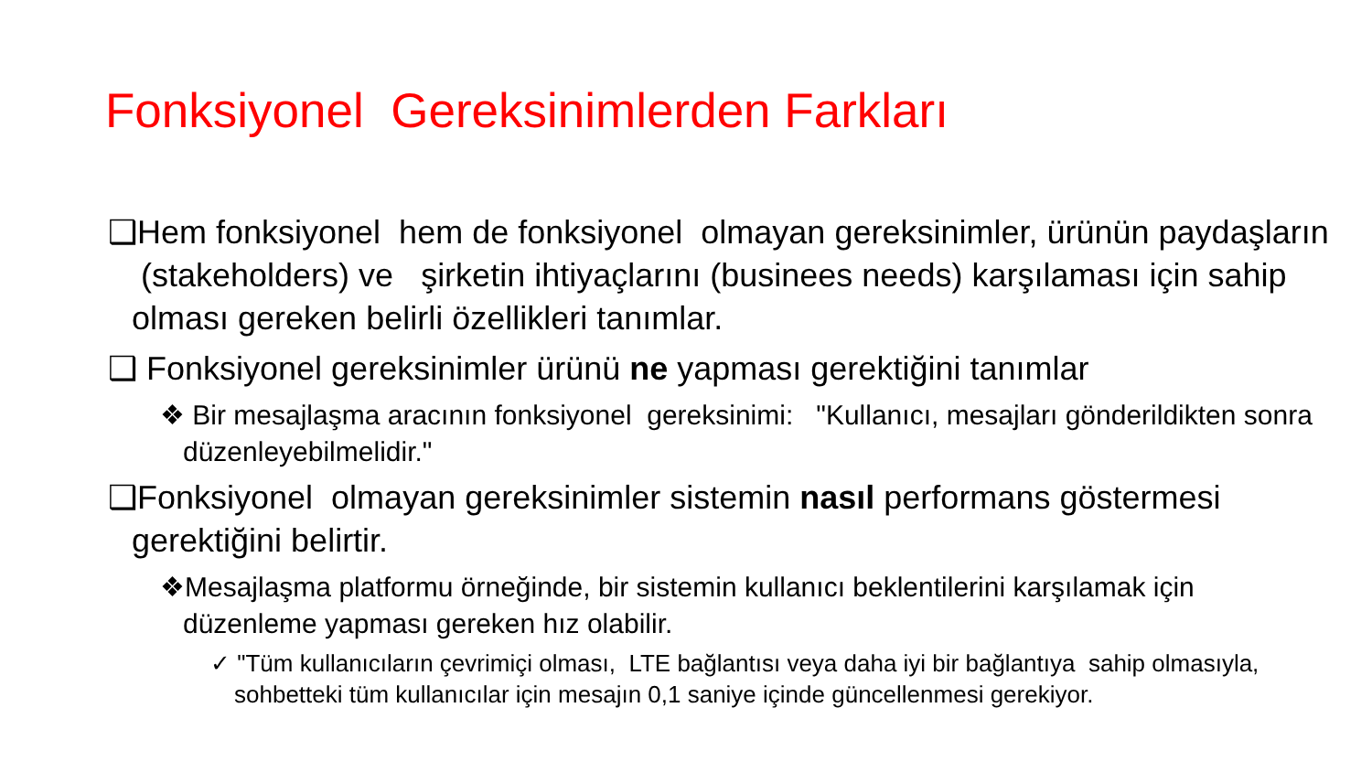Fonksiyonel Gereksinimlerden Farkları
❑Hem fonksiyonel hem de fonksiyonel olmayan gereksinimler, ürünün paydaşların (stakeholders) ve şirketin ihtiyaçlarını (businees needs) karşılaması için sahip olması gereken belirli özellikleri tanımlar.
❑ Fonksiyonel gereksinimler ürünü ne yapması gerektiğini tanımlar
❖ Bir mesajlaşma aracının fonksiyonel gereksinimi: "Kullanıcı, mesajları gönderildikten sonra düzenleyebilmelidir."
❑Fonksiyonel olmayan gereksinimler sistemin nasıl performans göstermesi gerektiğini belirtir.
❖Mesajlaşma platformu örneğinde, bir sistemin kullanıcı beklentilerini karşılamak için düzenleme yapması gereken hız olabilir.
✓ "Tüm kullanıcıların çevrimiçi olması, LTE bağlantısı veya daha iyi bir bağlantıya sahip olmasıyla, sohbetteki tüm kullanıcılar için mesajın 0,1 saniye içinde güncellenmesi gerekiyor.